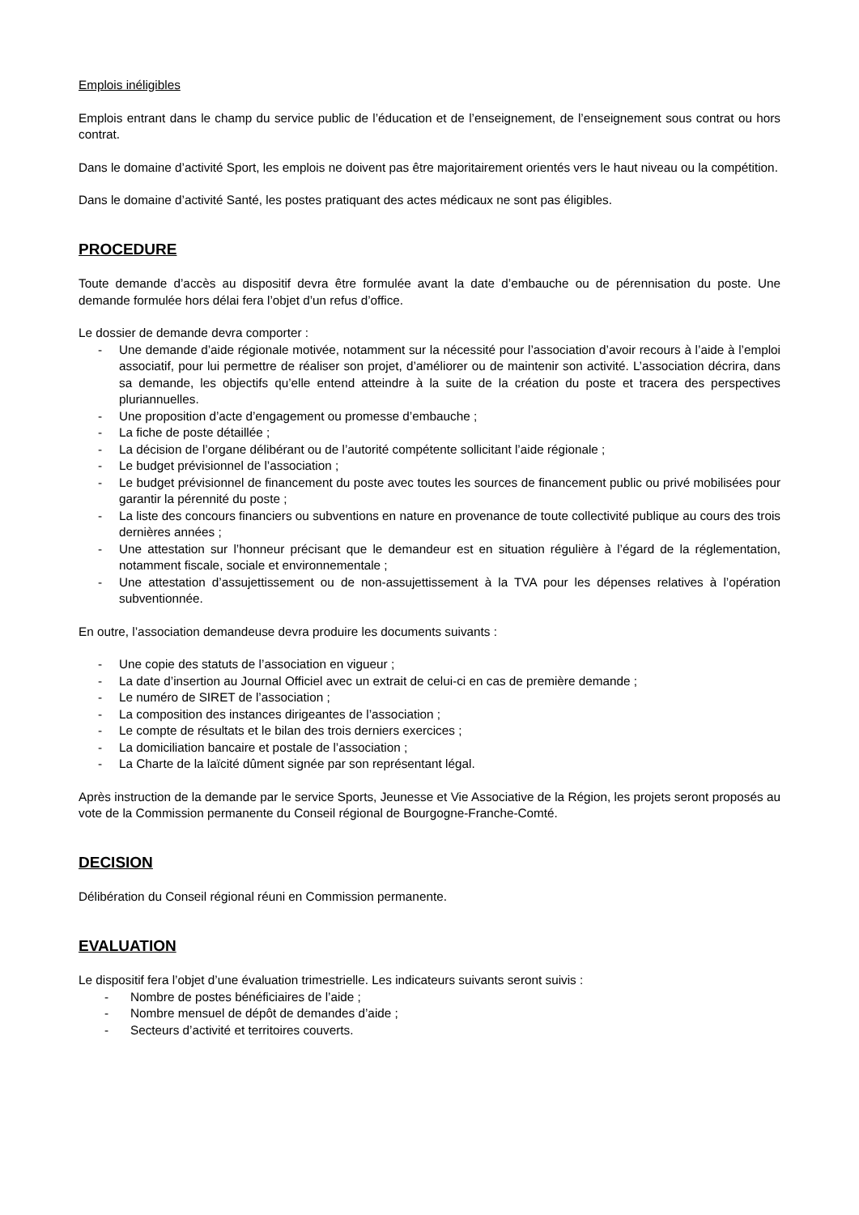Emplois inéligibles
Emplois entrant dans le champ du service public de l’éducation et de l’enseignement, de l’enseignement sous contrat ou hors contrat.
Dans le domaine d’activité Sport, les emplois ne doivent pas être majoritairement orientés vers le haut niveau ou la compétition.
Dans le domaine d’activité Santé, les postes pratiquant des actes médicaux ne sont pas éligibles.
PROCEDURE
Toute demande d’accès au dispositif devra être formulée avant la date d’embauche ou de pérennisation du poste. Une demande formulée hors délai fera l’objet d’un refus d’office.
Le dossier de demande devra comporter :
- Une demande d’aide régionale motivée, notamment sur la nécessité pour l’association d’avoir recours à l’aide à l’emploi associatif, pour lui permettre de réaliser son projet, d’améliorer ou de maintenir son activité. L’association décrira, dans sa demande, les objectifs qu’elle entend atteindre à la suite de la création du poste et tracera des perspectives pluriannuelles.
- Une proposition d’acte d’engagement ou promesse d’embauche ;
- La fiche de poste détaillée ;
- La décision de l’organe délibérant ou de l’autorité compétente sollicitant l’aide régionale ;
- Le budget prévisionnel de l’association ;
- Le budget prévisionnel de financement du poste avec toutes les sources de financement public ou privé mobilisées pour garantir la pérennité du poste ;
- La liste des concours financiers ou subventions en nature en provenance de toute collectivité publique au cours des trois dernières années ;
- Une attestation sur l’honneur précisant que le demandeur est en situation régulière à l’égard de la réglementation, notamment fiscale, sociale et environnementale ;
- Une attestation d’assujettissement ou de non-assujettissement à la TVA pour les dépenses relatives à l’opération subventionnée.
En outre, l’association demandeuse devra produire les documents suivants :
- Une copie des statuts de l’association en vigueur ;
- La date d’insertion au Journal Officiel avec un extrait de celui-ci en cas de première demande ;
- Le numéro de SIRET de l’association ;
- La composition des instances dirigeantes de l’association ;
- Le compte de résultats et le bilan des trois derniers exercices ;
- La domiciliation bancaire et postale de l’association ;
- La Charte de la laïcité dûment signée par son représentant légal.
Après instruction de la demande par le service Sports, Jeunesse et Vie Associative de la Région, les projets seront proposés au vote de la Commission permanente du Conseil régional de Bourgogne-Franche-Comté.
DECISION
Délibération du Conseil régional réuni en Commission permanente.
EVALUATION
Le dispositif fera l’objet d’une évaluation trimestrielle. Les indicateurs suivants seront suivis :
- Nombre de postes bénéficiaires de l’aide ;
- Nombre mensuel de dépôt de demandes d’aide ;
- Secteurs d’activité et territoires couverts.